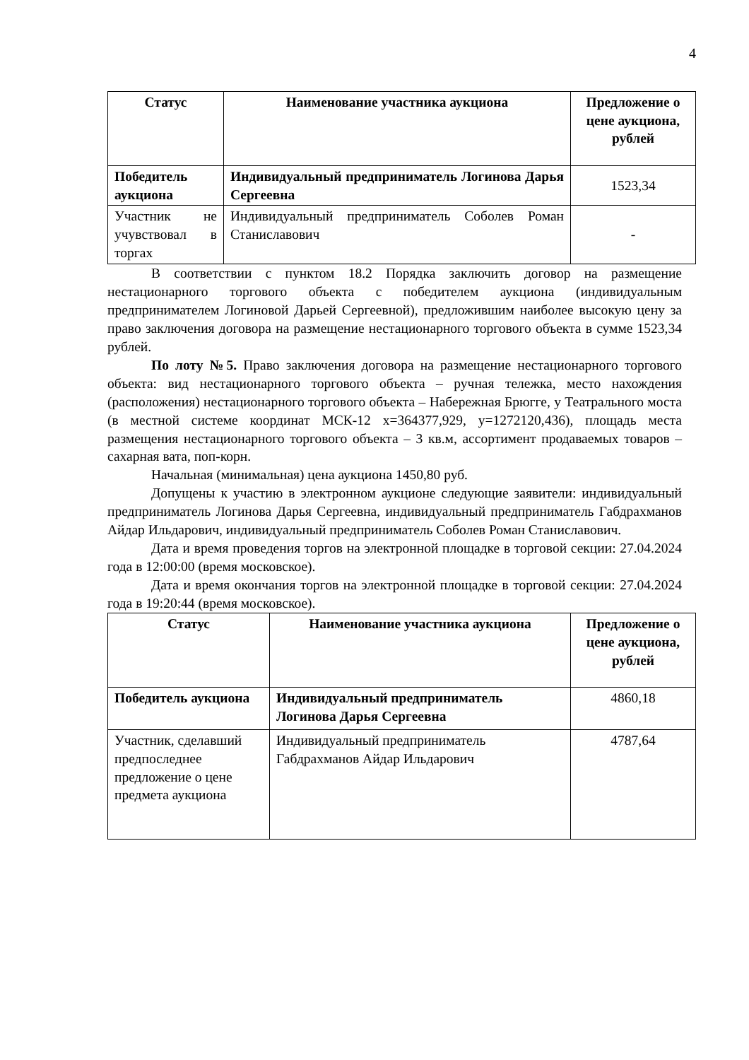4
| Статус | Наименование участника аукциона | Предложение о цене аукциона, рублей |
| --- | --- | --- |
| Победитель аукциона | Индивидуальный предприниматель Логинова Дарья Сергеевна | 1523,34 |
| Участник не учувствовал в торгах | Индивидуальный предприниматель Соболев Роман Станиславович | - |
В соответствии с пунктом 18.2 Порядка заключить договор на размещение нестационарного торгового объекта с победителем аукциона (индивидуальным предпринимателем Логиновой Дарьей Сергеевной), предложившим наиболее высокую цену за право заключения договора на размещение нестационарного торгового объекта в сумме 1523,34 рублей.
По лоту №5. Право заключения договора на размещение нестационарного торгового объекта: вид нестационарного торгового объекта – ручная тележка, место нахождения (расположения) нестационарного торгового объекта – Набережная Брюгге, у Театрального моста (в местной системе координат МСК-12 x=364377,929, y=1272120,436), площадь места размещения нестационарного торгового объекта – 3 кв.м, ассортимент продаваемых товаров – сахарная вата, поп-корн.
Начальная (минимальная) цена аукциона 1450,80 руб.
Допущены к участию в электронном аукционе следующие заявители: индивидуальный предприниматель Логинова Дарья Сергеевна, индивидуальный предприниматель Габдрахманов Айдар Ильдарович, индивидуальный предприниматель Соболев Роман Станиславович.
Дата и время проведения торгов на электронной площадке в торговой секции: 27.04.2024 года в 12:00:00 (время московское).
Дата и время окончания торгов на электронной площадке в торговой секции: 27.04.2024 года в 19:20:44 (время московское).
| Статус | Наименование участника аукциона | Предложение о цене аукциона, рублей |
| --- | --- | --- |
| Победитель аукциона | Индивидуальный предприниматель Логинова Дарья Сергеевна | 4860,18 |
| Участник, сделавший предпоследнее предложение о цене предмета аукциона | Индивидуальный предприниматель Габдрахманов Айдар Ильдарович | 4787,64 |